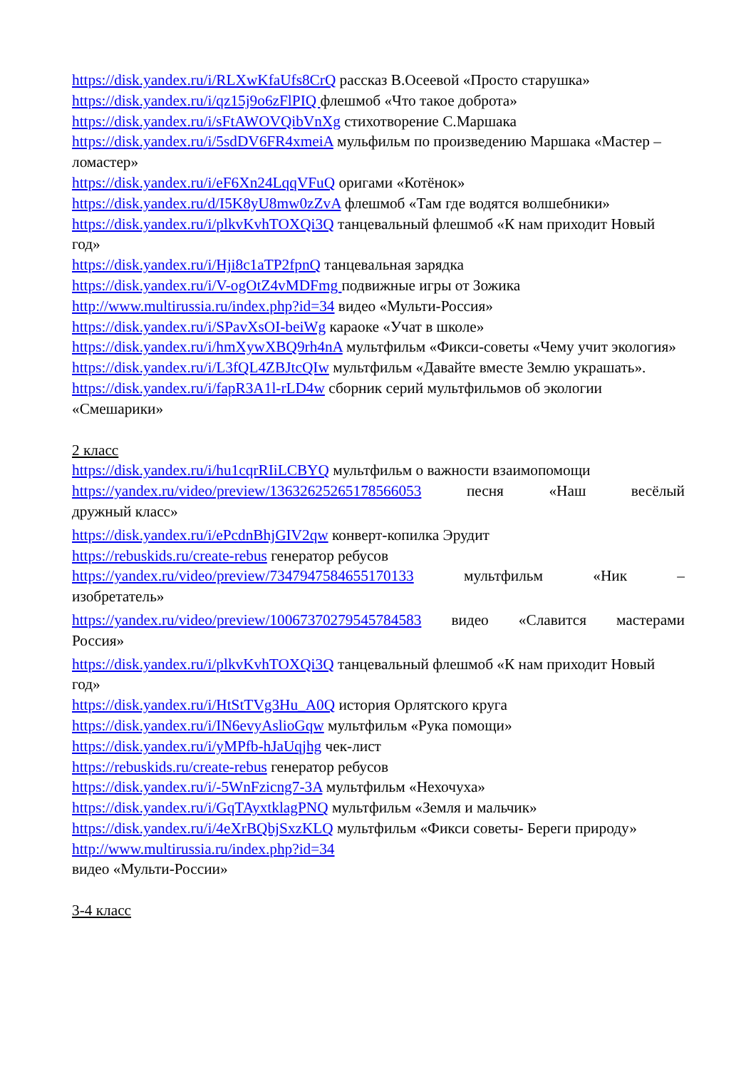https://disk.yandex.ru/i/RLXwKfaUfs8CrQ рассказ В.Осеевой «Просто старушка»
https://disk.yandex.ru/i/qz15j9o6zFlPIQ флешмоб «Что такое доброта»
https://disk.yandex.ru/i/sFtAWOVQibVnXg стихотворение С.Маршака
https://disk.yandex.ru/i/5sdDV6FR4xmeiA мульфильм по произведению Маршака «Мастер –ломастер»
https://disk.yandex.ru/i/eF6Xn24LqqVFuQ оригами «Котёнок»
https://disk.yandex.ru/d/I5K8yU8mw0zZvA флешмоб «Там где водятся волшебники»
https://disk.yandex.ru/i/plkvKvhTOXQi3Q танцевальный флешмоб «К нам приходит Новый год»
https://disk.yandex.ru/i/Hji8c1aTP2fpnQ танцевальная зарядка
https://disk.yandex.ru/i/V-ogOtZ4vMDFmg подвижные игры от Зожика
http://www.multirussia.ru/index.php?id=34 видео «Мульти-Россия»
https://disk.yandex.ru/i/SPavXsOI-beiWg караоке «Учат в школе»
https://disk.yandex.ru/i/hmXywXBQ9rh4nA мультфильм «Фикси-советы «Чему учит экология»
https://disk.yandex.ru/i/L3fQL4ZBJtcQIw мультфильм «Давайте вместе Землю украшать».
https://disk.yandex.ru/i/fapR3A1l-rLD4w сборник серий мультфильмов об экологии «Смешарики»
2 класс
https://disk.yandex.ru/i/hu1cqrRIiLCBYQ мультфильм о важности взаимопомощи
https://yandex.ru/video/preview/13632625265178566053 песня «Наш весёлый
дружный класс»
https://disk.yandex.ru/i/ePcdnBhjGIV2qw конверт-копилка Эрудит
https://rebuskids.ru/create-rebus генератор ребусов
https://yandex.ru/video/preview/7347947584655170133 мультфильм «Ник –
изобретатель»
https://yandex.ru/video/preview/10067370279545784583 видео «Славится мастерами
Россия»
https://disk.yandex.ru/i/plkvKvhTOXQi3Q танцевальный флешмоб «К нам приходит Новый год»
https://disk.yandex.ru/i/HtStTVg3Hu_A0Q история Орлятского круга
https://disk.yandex.ru/i/IN6evyAslioGqw мультфильм «Рука помощи»
https://disk.yandex.ru/i/yMPfb-hJaUqjhg чек-лист
https://rebuskids.ru/create-rebus генератор ребусов
https://disk.yandex.ru/i/-5WnFzicng7-3A мультфильм «Нехочуха»
https://disk.yandex.ru/i/GqTAyxtklagPNQ мультфильм «Земля и мальчик»
https://disk.yandex.ru/i/4eXrBQbjSxzKLQ мультфильм «Фикси советы- Береги природу»
http://www.multirussia.ru/index.php?id=34
видео «Мульти-России»
3-4 класс